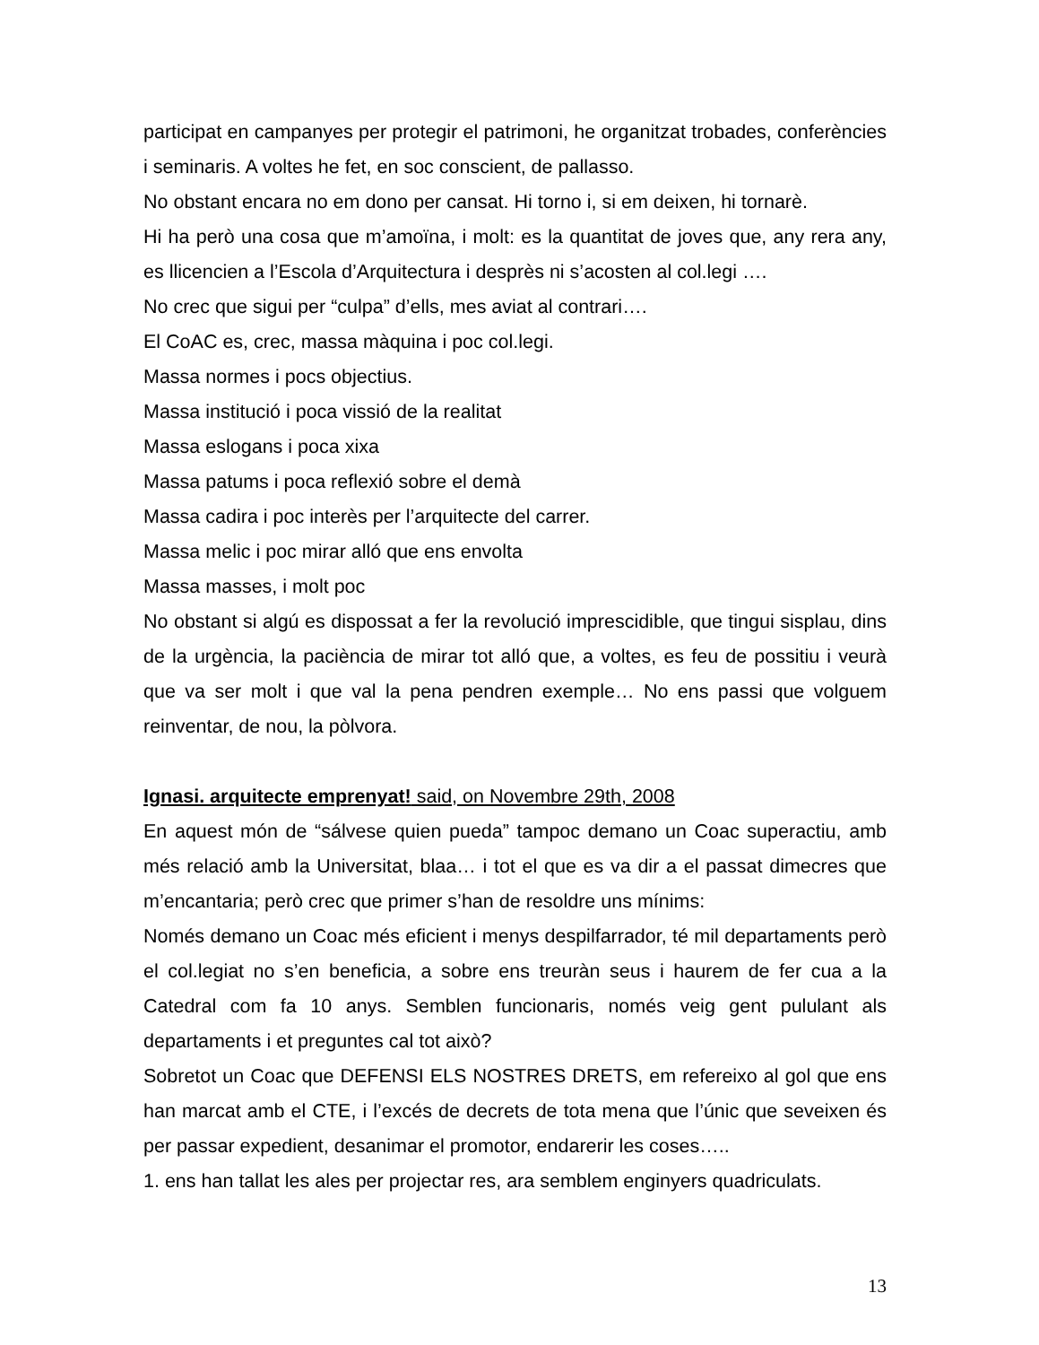participat en campanyes per protegir el patrimoni, he organitzat trobades, conferències i seminaris. A voltes he fet, en soc conscient, de pallasso.
No obstant encara no em dono per cansat. Hi torno i, si em deixen, hi tornarè.
Hi ha però una cosa que m’amoïna, i molt: es la quantitat de joves que, any rera any, es llicencien a l’Escola d’Arquitectura i desprès ni s’acosten al col.legi ….
No crec que sigui per “culpa” d’ells, mes aviat al contrari….
El CoAC es, crec, massa màquina i poc col.legi.
Massa normes i pocs objectius.
Massa institució i poca vissió de la realitat
Massa eslogans i poca xixa
Massa patums i poca reflexió sobre el demà
Massa cadira i poc interès per l’arquitecte del carrer.
Massa melic i poc mirar alló que ens envolta
Massa masses, i molt poc
No obstant si algú es dispossat a fer la revolució imprescidible, que tingui sisplau, dins de la urgència, la paciència de mirar tot alló que, a voltes, es feu de possitiu i veurà que va ser molt i que val la pena pendren exemple… No ens passi que volguem reinventar, de nou, la pòlvora.
Ignasi. arquitecte emprenyat! said, on Novembre 29th, 2008
En aquest món de “sálvese quien pueda” tampoc demano un Coac superactiu, amb més relació amb la Universitat, blaa… i tot el que es va dir a el passat dimecres que m’encantaria; però crec que primer s’han de resoldre uns mínims:
Només demano un Coac més eficient i menys despilfarrador, té mil departaments però el col.legiat no s’en beneficia, a sobre ens treuràn seus i haurem de fer cua a la Catedral com fa 10 anys. Semblen funcionaris, només veig gent pululant als departaments i et preguntes cal tot això?
Sobretot un Coac que DEFENSI ELS NOSTRES DRETS, em refereixo al gol que ens han marcat amb el CTE, i l’excés de decrets de tota mena que l’únic que seveixen és per passar expedient, desanimar el promotor, endarerir les coses…..
1. ens han tallat les ales per projectar res, ara semblem enginyers quadriculats.
13